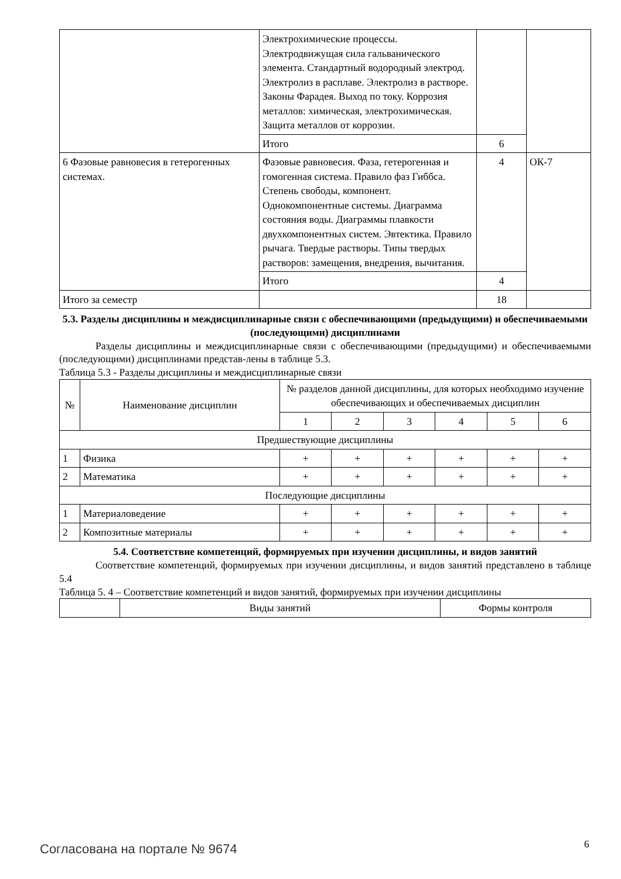| | Электрохимические процессы. Электродвижущая сила гальванического элемента. Стандартный водородный электрод. Электролиз в расплаве. Электролиз в растворе. Законы Фарадея. Выход по току. Коррозия металлов: химическая, электрохимическая. Защита металлов от коррозии. | | |
| | Итого | 6 | |
| 6 Фазовые равновесия в гетерогенных системах. | Фазовые равновесия. Фаза, гетерогенная и гомогенная система. Правило фаз Гиббса. Степень свободы, компонент. Однокомпонентные системы. Диаграмма состояния воды. Диаграммы плавкости двухкомпонентных систем. Эвтектика. Правило рычага. Твердые растворы. Типы твердых растворов: замещения, внедрения, вычитания. | 4 | ОК-7 |
| | Итого | 4 | |
| Итого за семестр | | 18 | |
5.3. Разделы дисциплины и междисциплинарные связи с обеспечивающими (предыдущими) и обеспечиваемыми (последующими) дисциплинами
Разделы дисциплины и междисциплинарные связи с обеспечивающими (предыдущими) и обеспечиваемыми (последующими) дисциплинами представ-лены в таблице 5.3.
Таблица 5.3 - Разделы дисциплины и междисциплинарные связи
| № | Наименование дисциплин | № разделов данной дисциплины, для которых необходимо изучение обеспечивающих и обеспечиваемых дисциплин | | | | | |
| --- | --- | --- | --- | --- | --- | --- | --- |
| | | 1 | 2 | 3 | 4 | 5 | 6 |
| Предшествующие дисциплины | | | | | | | |
| 1 | Физика | + | + | + | + | + | + |
| 2 | Математика | + | + | + | + | + | + |
| Последующие дисциплины | | | | | | | |
| 1 | Материаловедение | + | + | + | + | + | + |
| 2 | Композитные материалы | + | + | + | + | + | + |
5.4. Соответствие компетенций, формируемых при изучении дисциплины, и видов занятий
Соответствие компетенций, формируемых при изучении дисциплины, и видов занятий представлено в таблице 5.4
Таблица 5. 4 – Соответствие компетенций и видов занятий, формируемых при изучении дисциплины
| | Виды занятий | Формы контроля |
Согласована на портале № 9674 6